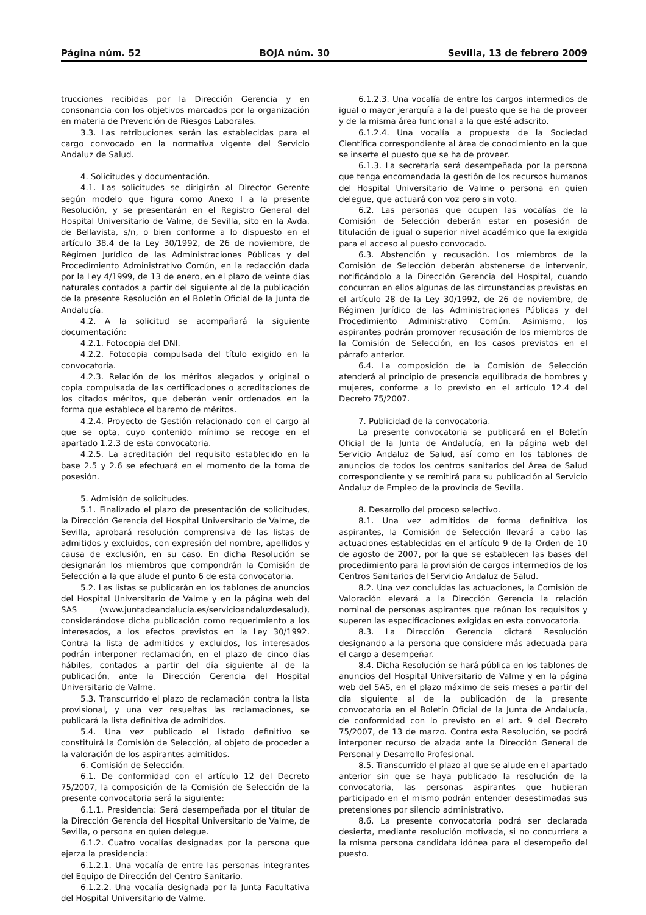Página núm. 52 BOJA núm. 30 Sevilla, 13 de febrero 2009
trucciones recibidas por la Dirección Gerencia y en consonancia con los objetivos marcados por la organización en materia de Prevención de Riesgos Laborales.
3.3. Las retribuciones serán las establecidas para el cargo convocado en la normativa vigente del Servicio Andaluz de Salud.
4. Solicitudes y documentación.
4.1. Las solicitudes se dirigirán al Director Gerente según modelo que figura como Anexo I a la presente Resolución, y se presentarán en el Registro General del Hospital Universitario de Valme, de Sevilla, sito en la Avda. de Bellavista, s/n, o bien conforme a lo dispuesto en el artículo 38.4 de la Ley 30/1992, de 26 de noviembre, de Régimen Jurídico de las Administraciones Públicas y del Procedimiento Administrativo Común, en la redacción dada por la Ley 4/1999, de 13 de enero, en el plazo de veinte días naturales contados a partir del siguiente al de la publicación de la presente Resolución en el Boletín Oficial de la Junta de Andalucía.
4.2. A la solicitud se acompañará la siguiente documentación:
4.2.1. Fotocopia del DNI.
4.2.2. Fotocopia compulsada del título exigido en la convocatoria.
4.2.3. Relación de los méritos alegados y original o copia compulsada de las certificaciones o acreditaciones de los citados méritos, que deberán venir ordenados en la forma que establece el baremo de méritos.
4.2.4. Proyecto de Gestión relacionado con el cargo al que se opta, cuyo contenido mínimo se recoge en el apartado 1.2.3 de esta convocatoria.
4.2.5. La acreditación del requisito establecido en la base 2.5 y 2.6 se efectuará en el momento de la toma de posesión.
5. Admisión de solicitudes.
5.1. Finalizado el plazo de presentación de solicitudes, la Dirección Gerencia del Hospital Universitario de Valme, de Sevilla, aprobará resolución comprensiva de las listas de admitidos y excluidos, con expresión del nombre, apellidos y causa de exclusión, en su caso. En dicha Resolución se designarán los miembros que compondrán la Comisión de Selección a la que alude el punto 6 de esta convocatoria.
5.2. Las listas se publicarán en los tablones de anuncios del Hospital Universitario de Valme y en la página web del SAS (www.juntadeandalucia.es/servicioandaluzdesalud), considerándose dicha publicación como requerimiento a los interesados, a los efectos previstos en la Ley 30/1992. Contra la lista de admitidos y excluidos, los interesados podrán interponer reclamación, en el plazo de cinco días hábiles, contados a partir del día siguiente al de la publicación, ante la Dirección Gerencia del Hospital Universitario de Valme.
5.3. Transcurrido el plazo de reclamación contra la lista provisional, y una vez resueltas las reclamaciones, se publicará la lista definitiva de admitidos.
5.4. Una vez publicado el listado definitivo se constituirá la Comisión de Selección, al objeto de proceder a la valoración de los aspirantes admitidos.
6. Comisión de Selección.
6.1. De conformidad con el artículo 12 del Decreto 75/2007, la composición de la Comisión de Selección de la presente convocatoria será la siguiente:
6.1.1. Presidencia: Será desempeñada por el titular de la Dirección Gerencia del Hospital Universitario de Valme, de Sevilla, o persona en quien delegue.
6.1.2. Cuatro vocalías designadas por la persona que ejerza la presidencia:
6.1.2.1. Una vocalía de entre las personas integrantes del Equipo de Dirección del Centro Sanitario.
6.1.2.2. Una vocalía designada por la Junta Facultativa del Hospital Universitario de Valme.
6.1.2.3. Una vocalía de entre los cargos intermedios de igual o mayor jerarquía a la del puesto que se ha de proveer y de la misma área funcional a la que esté adscrito.
6.1.2.4. Una vocalía a propuesta de la Sociedad Científica correspondiente al área de conocimiento en la que se inserte el puesto que se ha de proveer.
6.1.3. La secretaría será desempeñada por la persona que tenga encomendada la gestión de los recursos humanos del Hospital Universitario de Valme o persona en quien delegue, que actuará con voz pero sin voto.
6.2. Las personas que ocupen las vocalías de la Comisión de Selección deberán estar en posesión de titulación de igual o superior nivel académico que la exigida para el acceso al puesto convocado.
6.3. Abstención y recusación. Los miembros de la Comisión de Selección deberán abstenerse de intervenir, notificándolo a la Dirección Gerencia del Hospital, cuando concurran en ellos algunas de las circunstancias previstas en el artículo 28 de la Ley 30/1992, de 26 de noviembre, de Régimen Jurídico de las Administraciones Públicas y del Procedimiento Administrativo Común. Asimismo, los aspirantes podrán promover recusación de los miembros de la Comisión de Selección, en los casos previstos en el párrafo anterior.
6.4. La composición de la Comisión de Selección atenderá al principio de presencia equilibrada de hombres y mujeres, conforme a lo previsto en el artículo 12.4 del Decreto 75/2007.
7. Publicidad de la convocatoria.
La presente convocatoria se publicará en el Boletín Oficial de la Junta de Andalucía, en la página web del Servicio Andaluz de Salud, así como en los tablones de anuncios de todos los centros sanitarios del Área de Salud correspondiente y se remitirá para su publicación al Servicio Andaluz de Empleo de la provincia de Sevilla.
8. Desarrollo del proceso selectivo.
8.1. Una vez admitidos de forma definitiva los aspirantes, la Comisión de Selección llevará a cabo las actuaciones establecidas en el artículo 9 de la Orden de 10 de agosto de 2007, por la que se establecen las bases del procedimiento para la provisión de cargos intermedios de los Centros Sanitarios del Servicio Andaluz de Salud.
8.2. Una vez concluidas las actuaciones, la Comisión de Valoración elevará a la Dirección Gerencia la relación nominal de personas aspirantes que reúnan los requisitos y superen las especificaciones exigidas en esta convocatoria.
8.3. La Dirección Gerencia dictará Resolución designando a la persona que considere más adecuada para el cargo a desempeñar.
8.4. Dicha Resolución se hará pública en los tablones de anuncios del Hospital Universitario de Valme y en la página web del SAS, en el plazo máximo de seis meses a partir del día siguiente al de la publicación de la presente convocatoria en el Boletín Oficial de la Junta de Andalucía, de conformidad con lo previsto en el art. 9 del Decreto 75/2007, de 13 de marzo. Contra esta Resolución, se podrá interponer recurso de alzada ante la Dirección General de Personal y Desarrollo Profesional.
8.5. Transcurrido el plazo al que se alude en el apartado anterior sin que se haya publicado la resolución de la convocatoria, las personas aspirantes que hubieran participado en el mismo podrán entender desestimadas sus pretensiones por silencio administrativo.
8.6. La presente convocatoria podrá ser declarada desierta, mediante resolución motivada, si no concurriera a la misma persona candidata idónea para el desempeño del puesto.